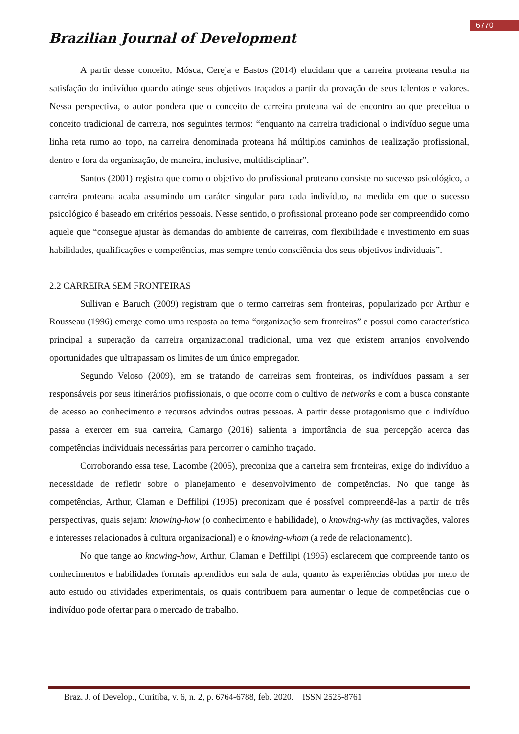6770
Brazilian Journal of Development
A partir desse conceito, Mósca, Cereja e Bastos (2014) elucidam que a carreira proteana resulta na satisfação do indivíduo quando atinge seus objetivos traçados a partir da provação de seus talentos e valores. Nessa perspectiva, o autor pondera que o conceito de carreira proteana vai de encontro ao que preceitua o conceito tradicional de carreira, nos seguintes termos: “enquanto na carreira tradicional o indivíduo segue uma linha reta rumo ao topo, na carreira denominada proteana há múltiplos caminhos de realização profissional, dentro e fora da organização, de maneira, inclusive, multidisciplinar”.
Santos (2001) registra que como o objetivo do profissional proteano consiste no sucesso psicológico, a carreira proteana acaba assumindo um caráter singular para cada indivíduo, na medida em que o sucesso psicológico é baseado em critérios pessoais. Nesse sentido, o profissional proteano pode ser compreendido como aquele que “consegue ajustar às demandas do ambiente de carreiras, com flexibilidade e investimento em suas habilidades, qualificações e competências, mas sempre tendo consciência dos seus objetivos individuais”.
2.2 CARREIRA SEM FRONTEIRAS
Sullivan e Baruch (2009) registram que o termo carreiras sem fronteiras, popularizado por Arthur e Rousseau (1996) emerge como uma resposta ao tema “organização sem fronteiras” e possui como característica principal a superação da carreira organizacional tradicional, uma vez que existem arranjos envolvendo oportunidades que ultrapassam os limites de um único empregador.
Segundo Veloso (2009), em se tratando de carreiras sem fronteiras, os indivíduos passam a ser responsáveis por seus itinerários profissionais, o que ocorre com o cultivo de networks e com a busca constante de acesso ao conhecimento e recursos advindos outras pessoas. A partir desse protagonismo que o indivíduo passa a exercer em sua carreira, Camargo (2016) salienta a importância de sua percepção acerca das competências individuais necessárias para percorrer o caminho traçado.
Corroborando essa tese, Lacombe (2005), preconiza que a carreira sem fronteiras, exige do indivíduo a necessidade de refletir sobre o planejamento e desenvolvimento de competências. No que tange às competências, Arthur, Claman e Deffilipi (1995) preconizam que é possível compreendê-las a partir de três perspectivas, quais sejam: knowing-how (o conhecimento e habilidade), o knowing-why (as motivações, valores e interesses relacionados à cultura organizacional) e o knowing-whom (a rede de relacionamento).
No que tange ao knowing-how, Arthur, Claman e Deffilipi (1995) esclarecem que compreende tanto os conhecimentos e habilidades formais aprendidos em sala de aula, quanto às experiências obtidas por meio de auto estudo ou atividades experimentais, os quais contribuem para aumentar o leque de competências que o indivíduo pode ofertar para o mercado de trabalho.
Braz. J. of Develop., Curitiba, v. 6, n. 2, p. 6764-6788, feb. 2020. ISSN 2525-8761